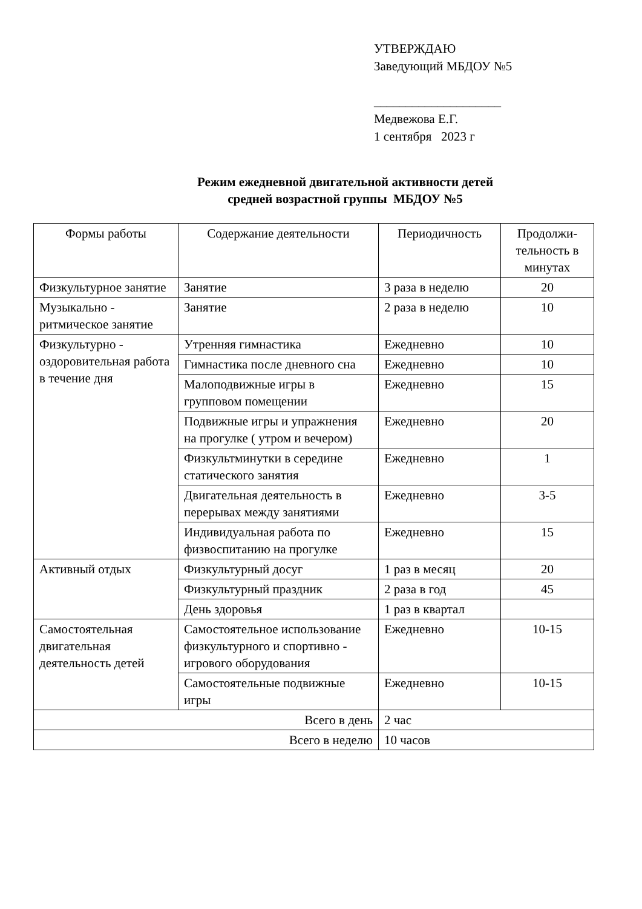УТВЕРЖДАЮ
Заведующий МБДОУ №5
____________________
Медвежова Е.Г.
1 сентября 2023 г
Режим ежедневной двигательной активности детей
средней возрастной группы МБДОУ №5
| Формы работы | Содержание деятельности | Периодичность | Продолжи- тельность в минутах |
| --- | --- | --- | --- |
| Физкультурное занятие | Занятие | 3 раза в неделю | 20 |
| Музыкально - ритмическое занятие | Занятие | 2 раза в неделю | 10 |
| Физкультурно - оздоровительная работа в течение дня | Утренняя гимнастика | Ежедневно | 10 |
| | Гимнастика после дневного сна | Ежедневно | 10 |
| | Малоподвижные игры в групповом помещении | Ежедневно | 15 |
| | Подвижные игры и упражнения на прогулке ( утром и вечером) | Ежедневно | 20 |
| | Физкультминутки в середине статического занятия | Ежедневно | 1 |
| | Двигательная деятельность в перерывах между занятиями | Ежедневно | 3-5 |
| | Индивидуальная работа по физвоспитанию на прогулке | Ежедневно | 15 |
| Активный отдых | Физкультурный досуг | 1 раз в месяц | 20 |
| | Физкультурный праздник | 2 раза в год | 45 |
| | День здоровья | 1 раз в квартал | |
| Самостоятельная двигательная деятельность детей | Самостоятельное использование физкультурного и спортивно - игрового оборудования | Ежедневно | 10-15 |
| | Самостоятельные подвижные игры | Ежедневно | 10-15 |
| Всего в день | | 2 час | |
| Всего в неделю | | 10 часов | |